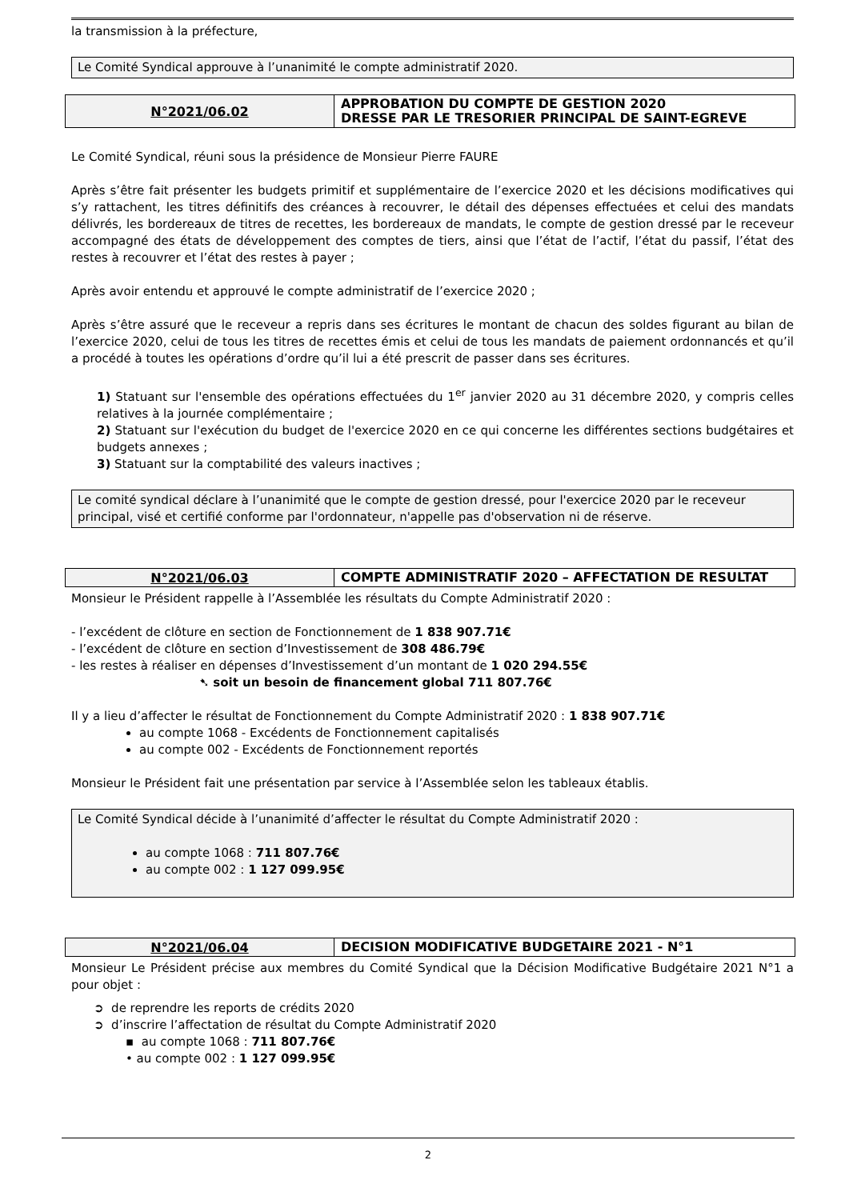la transmission à la préfecture,
Le Comité Syndical approuve à l’unanimité le compte administratif 2020.
N°2021/06.02
APPROBATION DU COMPTE DE GESTION 2020
DRESSE PAR LE TRESORIER PRINCIPAL DE SAINT-EGREVE
Le Comité Syndical, réuni sous la présidence de Monsieur Pierre FAURE
Après s’être fait présenter les budgets primitif et supplémentaire de l’exercice 2020 et les décisions modificatives qui s’y rattachent, les titres définitifs des créances à recouvrer, le détail des dépenses effectuées et celui des mandats délivrés, les bordereaux de titres de recettes, les bordereaux de mandats, le compte de gestion dressé par le receveur accompagné des états de développement des comptes de tiers, ainsi que l’état de l’actif, l’état du passif, l’état des restes à recouvrer et l’état des restes à payer ;
Après avoir entendu et approuvé le compte administratif de l’exercice 2020 ;
Après s’être assuré que le receveur a repris dans ses écritures le montant de chacun des soldes figurant au bilan de l’exercice 2020, celui de tous les titres de recettes émis et celui de tous les mandats de paiement ordonnancés et qu’il a procédé à toutes les opérations d’ordre qu’il lui a été prescrit de passer dans ses écritures.
1) Statuant sur l'ensemble des opérations effectuées du 1<sup>er</sup> janvier 2020 au 31 décembre 2020, y compris celles relatives à la journée complémentaire ;
2) Statuant sur l'exécution du budget de l'exercice 2020 en ce qui concerne les différentes sections budgétaires et budgets annexes ;
3) Statuant sur la comptabilité des valeurs inactives ;
Le comité syndical déclare à l’unanimité que le compte de gestion dressé, pour l'exercice 2020 par le receveur principal, visé et certifié conforme par l'ordonnateur, n'appelle pas d'observation ni de réserve.
N°2021/06.03
COMPTE ADMINISTRATIF 2020 – AFFECTATION DE RESULTAT
Monsieur le Président rappelle à l’Assemblée les résultats du Compte Administratif 2020 :
- l’excédent de clôture en section de Fonctionnement de 1 838 907.71€
- l’excédent de clôture en section d’Investissement de 308 486.79€
- les restes à réaliser en dépenses d’Investissement d’un montant de 1 020 294.55€
➷ soit un besoin de financement global 711 807.76€
Il y a lieu d’affecter le résultat de Fonctionnement du Compte Administratif 2020 : 1 838 907.71€
au compte 1068 - Excédents de Fonctionnement capitalisés
au compte 002 - Excédents de Fonctionnement reportés
Monsieur le Président fait une présentation par service à l’Assemblée selon les tableaux établis.
Le Comité Syndical décide à l’unanimité d’affecter le résultat du Compte Administratif 2020 :
au compte 1068 : 711 807.76€
au compte 002 : 1 127 099.95€
N°2021/06.04
DECISION MODIFICATIVE BUDGETAIRE 2021 - N°1
Monsieur Le Président précise aux membres du Comité Syndical que la Décision Modificative Budgétaire 2021 N°1 a pour objet :
➲ de reprendre les reports de crédits 2020
➲ d’inscrire l’affectation de résultat du Compte Administratif 2020
▪ au compte 1068 : 711 807.76€
• au compte 002 : 1 127 099.95€
2